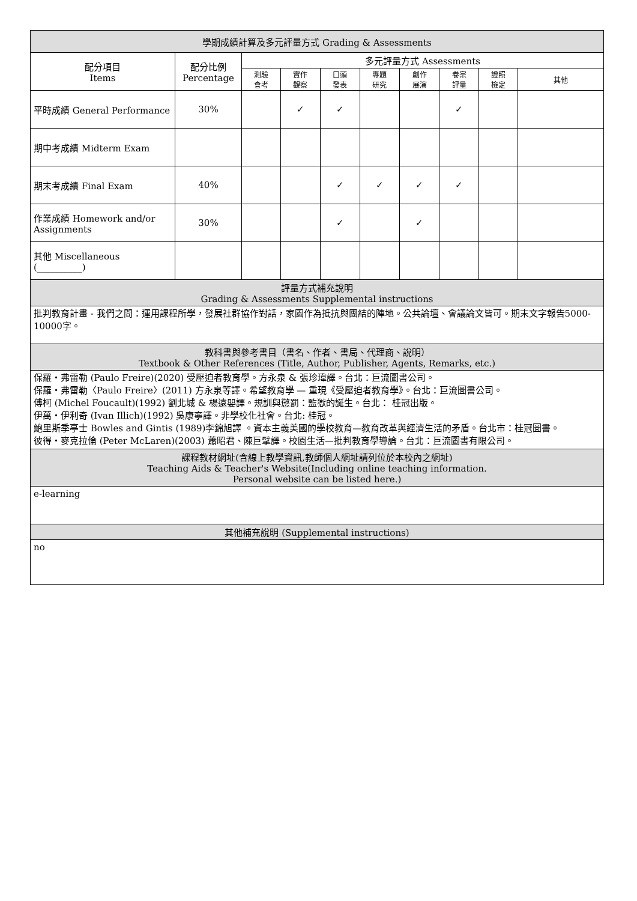| 學期成績計算及多元評量方式 Grading & Assessments | | | | | | | | | |
| --- | --- | --- | --- | --- | --- | --- | --- | --- | --- |
| 配分項目 Items | 配分比例 Percentage | 多元評量方式 Assessments | | | | | | | |
| | | 測驗 會考 | 實作 觀察 | 口頭 發表 | 專題 研究 | 創作 展演 | 卷宗 評量 | 證照 檢定 | 其他 |
| 平時成績 General Performance | 30% | | ✓ | ✓ | | | ✓ | | |
| 期中考成績 Midterm Exam | | | | | | | | | |
| 期末考成績 Final Exam | 40% | | | ✓ | ✓ | ✓ | ✓ | | |
| 作業成績 Homework and/or Assignments | 30% | | | ✓ | | ✓ | | | |
| 其他 Miscellaneous (__________) | | | | | | | | | |
| 評量方式補充說明 Grading & Assessments Supplemental instructions | | | | | | | | | |
| 批判教育計畫 - 我們之間：運用課程所學，發展社群協作對話，家園作為抵抗與團結的陣地。公共論壇、會議論文皆可。期末文字報告5000-10000字。 | | | | | | | | | |
| 教科書與參考書目（書名、作者、書局、代理商、說明） Textbook & Other References (Title, Author, Publisher, Agents, Remarks, etc.) | | | | | | | | | |
| 保羅・弗雷勒 (Paulo Freire)(2020) 受壓迫者教育學。方永泉 & 張珍瑋譯。台北：巨流圖書公司。 保羅・弗雷勒〈Paulo Freire〉(2011) 方永泉等譯。希望教育學 — 重現《受壓迫者教育學》。台北：巨流圖書公司。 傅柯 (Michel Foucault)(1992) 劉北城 & 楊遠嬰譯。規訓與懲罰：監獄的誕生。台北： 桂冠出版。 伊萬・伊利奇 (Ivan Illich)(1992) 吳康寧譯。非學校化社會。台北: 桂冠。 鮑里斯季亭士 Bowles and Gintis (1989)李錦旭譯 。資本主義美國的學校教育—教育改革與經濟生活的矛盾。台北市：桂冠圖書。 彼得・麥克拉倫 (Peter McLaren)(2003) 蕭昭君、陳巨擘譯。校園生活—批判教育學導論。台北：巨流圖書有限公司。 | | | | | | | | | |
| 課程教材網址(含線上教學資訊,教師個人網址請列位於本校內之網址) Teaching Aids & Teacher's Website(Including online teaching information. Personal website can be listed here.) | | | | | | | | | |
| e-learning | | | | | | | | | |
| 其他補充說明 (Supplemental instructions) | | | | | | | | | |
| no | | | | | | | | | |